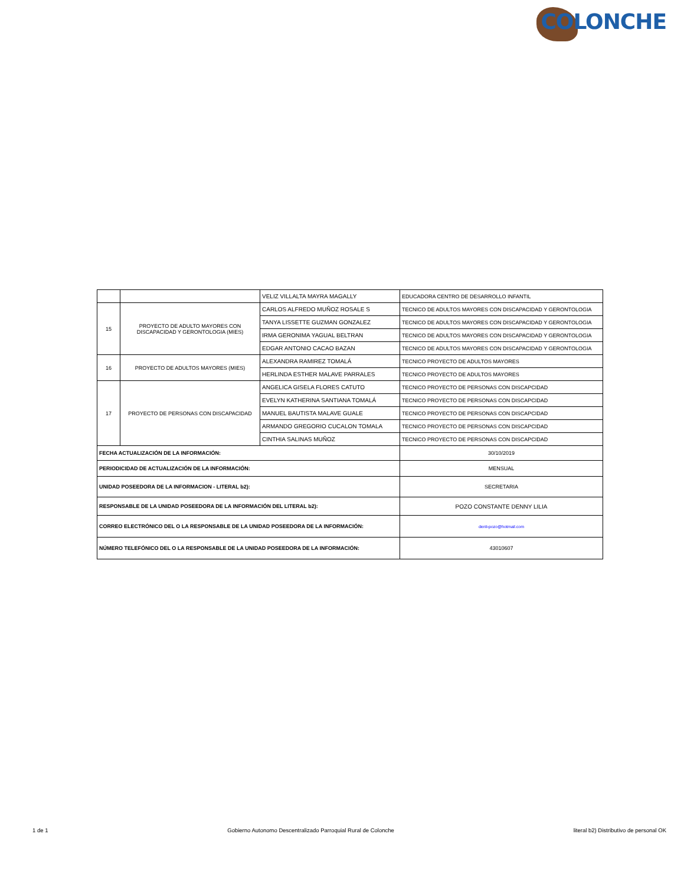COLONCHE
| | | VELIZ VILLALTA MAYRA MAGALLY | EDUCADORA CENTRO DE DESARROLLO INFANTIL |
| 15 | PROYECTO DE ADULTO MAYORES CON DISCAPACIDAD Y GERONTOLOGIA (MIES) | CARLOS ALFREDO MUÑOZ ROSALE S | TECNICO DE ADULTOS MAYORES CON DISCAPACIDAD Y GERONTOLOGIA |
| | | TANYA LISSETTE GUZMAN GONZALEZ | TECNICO DE ADULTOS MAYORES CON DISCAPACIDAD Y GERONTOLOGIA |
| | | IRMA GERONIMA YAGUAL BELTRAN | TECNICO DE ADULTOS MAYORES CON DISCAPACIDAD Y GERONTOLOGIA |
| | | EDGAR ANTONIO CACAO BAZAN | TECNICO DE ADULTOS MAYORES CON DISCAPACIDAD Y GERONTOLOGIA |
| 16 | PROYECTO DE ADULTOS MAYORES (MIES) | ALEXANDRA RAMIREZ TOMALÁ | TECNICO PROYECTO DE ADULTOS MAYORES |
| | | HERLINDA ESTHER MALAVE PARRALES | TECNICO PROYECTO DE ADULTOS MAYORES |
| 17 | PROYECTO DE PERSONAS CON DISCAPACIDAD | ANGELICA GISELA FLORES CATUTO | TECNICO PROYECTO DE PERSONAS CON DISCAPCIDAD |
| | | EVELYN KATHERINA SANTIANA TOMALÁ | TECNICO PROYECTO DE PERSONAS CON DISCAPCIDAD |
| | | MANUEL BAUTISTA MALAVE GUALE | TECNICO PROYECTO DE PERSONAS CON DISCAPCIDAD |
| | | ARMANDO GREGORIO CUCALON TOMALA | TECNICO PROYECTO DE PERSONAS CON DISCAPCIDAD |
| | | CINTHIA SALINAS MUÑOZ | TECNICO PROYECTO DE PERSONAS CON DISCAPCIDAD |
| FECHA ACTUALIZACIÓN DE LA INFORMACIÓN: | | | 30/10/2019 |
| PERIODICIDAD DE ACTUALIZACIÓN DE LA INFORMACIÓN: | | | MENSUAL |
| UNIDAD POSEEDORA DE LA INFORMACION - LITERAL b2): | | | SECRETARIA |
| RESPONSABLE DE LA UNIDAD POSEEDORA DE LA INFORMACIÓN DEL LITERAL b2): | | | POZO CONSTANTE DENNY LILIA |
| CORREO ELECTRÓNICO DEL O LA RESPONSABLE DE LA UNIDAD POSEEDORA DE LA INFORMACIÓN: | | | denli-pozo@hotmail.com |
| NÚMERO TELEFÓNICO DEL O LA RESPONSABLE DE LA UNIDAD POSEEDORA DE LA INFORMACIÓN: | | | 43010607 |
1 de 1 Gobierno Autonomo Descentralizado Parroquial Rural de Colonche literal b2) Distributivo de personal OK